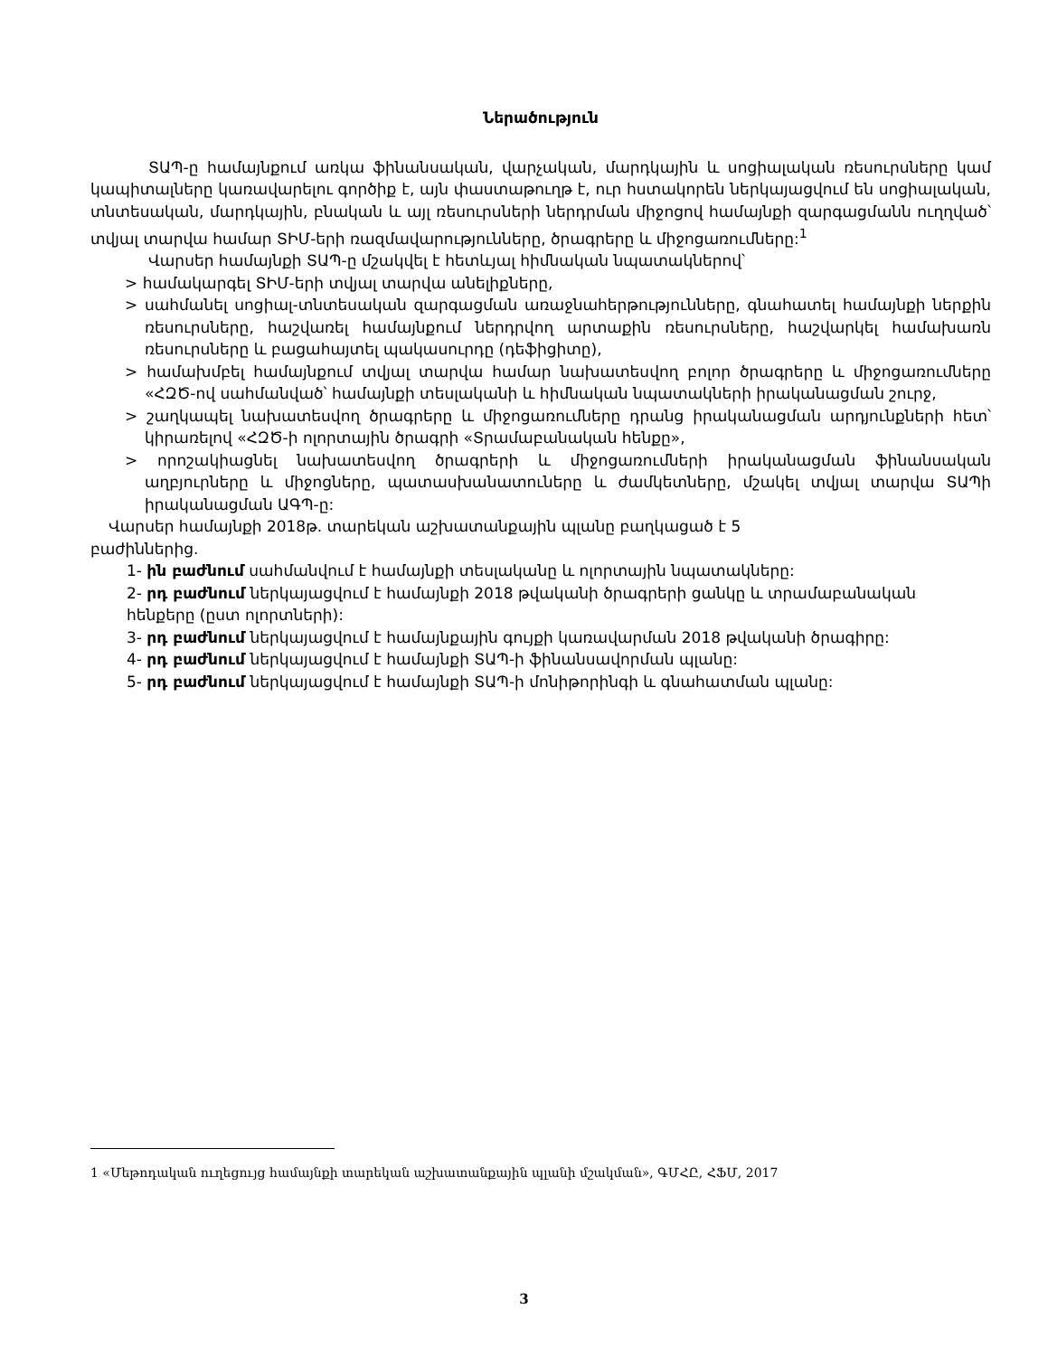Ներածություն
ՏԱՊ-ը համայնքում առկա ֆինանսական, վարչական, մարդկային և սոցիալական ռեսուրսները կամ կապիտալները կառավարելու գործիք է, այն փաստաթուղթ է, ուր հստակորեն ներկայացվում են սոցիալական, տնտեսական, մարդկային, բնական և այլ ռեսուրսների ներդրման միջոցով համայնքի զարգացմանն ուղղված՝ տվյալ տարվա համար ՏԻՄ-երի ռազմավարությունները, ծրագրերը և միջոցառումները:<sup>1</sup>
Վարսեր համայնքի ՏԱՊ-ը մշակվել է հետևյալ հիմնական նպատակներով՝
> համակարգել ՏԻՄ-երի տվյալ տարվա անելիքները,
> սահմանել սոցիալ-տնտեսական զարգացման առաջնահերթությունները, գնահատել համայնքի ներքին ռեսուրսները, հաշվառել համայնքում ներդրվող արտաքին ռեսուրսները, հաշվարկել համախառն ռեսուրսները և բացահայտել պակասուրդը (դեֆիցիտը),
> համախմբել համայնքում տվյալ տարվա համար նախատեսվող բոլոր ծրագրերը և միջոցառումները «ՀԶԾ-ով սահմանված՝ համայնքի տեսլականի և հիմնական նպատակների իրականացման շուրջ,
> շաղկապել նախատեսվող ծրագրերը և միջոցառումները դրանց իրականացման արդյունքների հետ՝ կիրառելով «ՀԶԾ-ի ոլորտային ծրագրի «Տրամաբանական հենքը»,
> որոշակիացնել նախատեսվող ծրագրերի և միջոցառումների իրականացման ֆինանսական աղբյուրները և միջոցները, պատասխանատուները և ժամկետները, մշակել տվյալ տարվա ՏԱՊի իրականացման ԱԳՊ-ը:
Վարսեր համայնքի 2018թ. տարեկան աշխատանքային պլանը բաղկացած է 5
բաժիններից.
1- ին բաժնում սահմանվում է համայնքի տեսլականը և ոլորտային նպատակները:
2- րդ բաժնում ներկայացվում է համայնքի 2018 թվականի ծրագրերի ցանկը և տրամաբանական
հենքերը (ըստ ոլորտների):
3- րդ բաժնում ներկայացվում է համայնքային գույքի կառավարման 2018 թվականի ծրագիրը:
4- րդ բաժնում ներկայացվում է համայնքի ՏԱՊ-ի ֆինանսավորման պլանը:
5- րդ բաժնում ներկայացվում է համայնքի ՏԱՊ-ի մոնիթորինգի և գնահատման պլանը:
1 «Մեթոդական ուղեցույց համայնքի տարեկան աշխատանքային պլանի մշակման», ԳՄՀԸ, ՀՖՄ, 2017
3